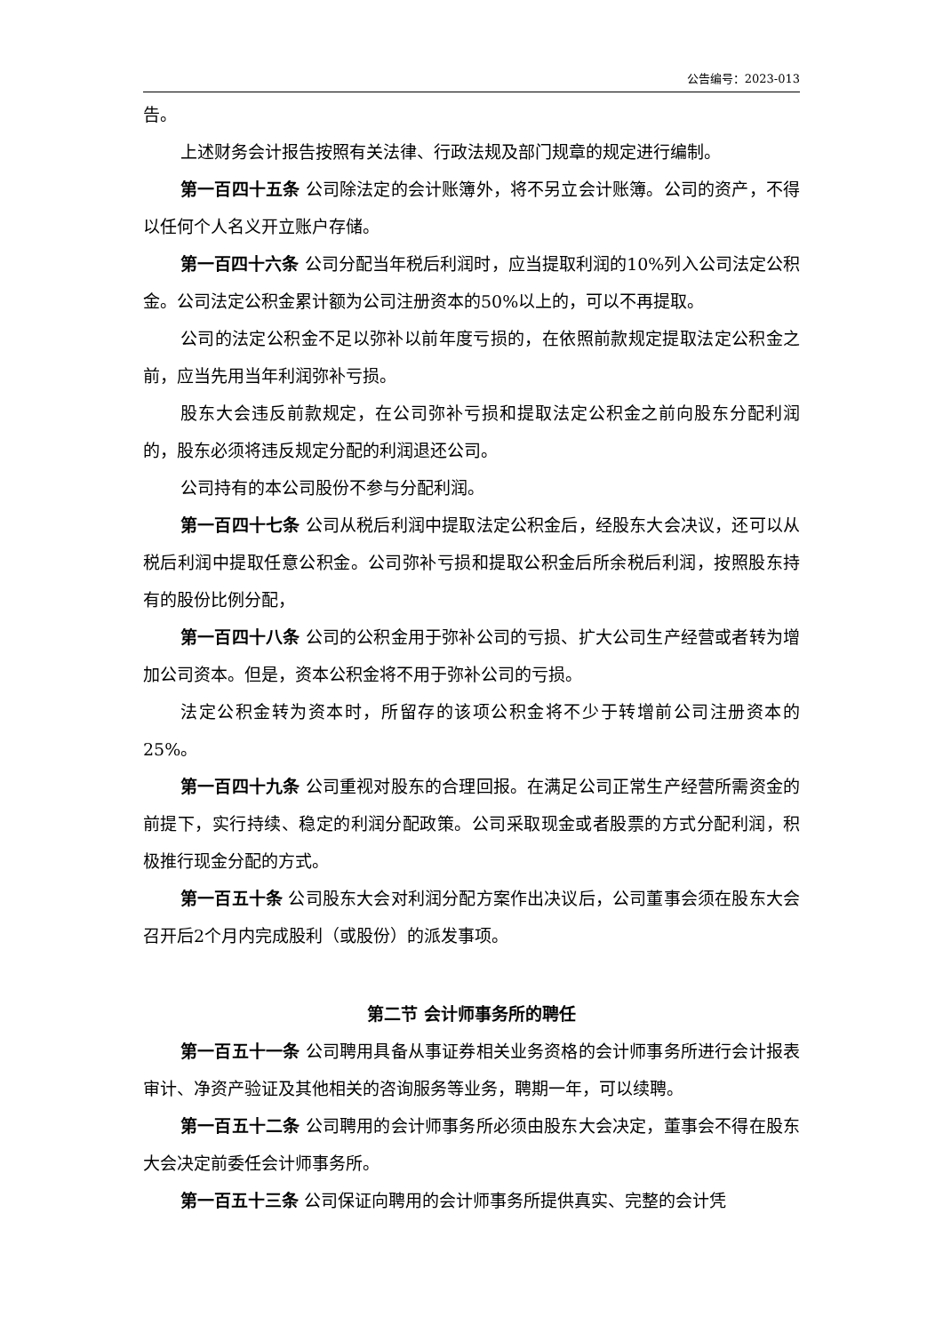公告编号：2023-013
告。
上述财务会计报告按照有关法律、行政法规及部门规章的规定进行编制。
第一百四十五条 公司除法定的会计账簿外，将不另立会计账簿。公司的资产，不得以任何个人名义开立账户存储。
第一百四十六条 公司分配当年税后利润时，应当提取利润的10%列入公司法定公积金。公司法定公积金累计额为公司注册资本的50%以上的，可以不再提取。
公司的法定公积金不足以弥补以前年度亏损的，在依照前款规定提取法定公积金之前，应当先用当年利润弥补亏损。
股东大会违反前款规定，在公司弥补亏损和提取法定公积金之前向股东分配利润的，股东必须将违反规定分配的利润退还公司。
公司持有的本公司股份不参与分配利润。
第一百四十七条 公司从税后利润中提取法定公积金后，经股东大会决议，还可以从税后利润中提取任意公积金。公司弥补亏损和提取公积金后所余税后利润，按照股东持有的股份比例分配，
第一百四十八条 公司的公积金用于弥补公司的亏损、扩大公司生产经营或者转为增加公司资本。但是，资本公积金将不用于弥补公司的亏损。
法定公积金转为资本时，所留存的该项公积金将不少于转增前公司注册资本的25%。
第一百四十九条 公司重视对股东的合理回报。在满足公司正常生产经营所需资金的前提下，实行持续、稳定的利润分配政策。公司采取现金或者股票的方式分配利润，积极推行现金分配的方式。
第一百五十条 公司股东大会对利润分配方案作出决议后，公司董事会须在股东大会召开后2个月内完成股利（或股份）的派发事项。
第二节 会计师事务所的聘任
第一百五十一条 公司聘用具备从事证券相关业务资格的会计师事务所进行会计报表审计、净资产验证及其他相关的咨询服务等业务，聘期一年，可以续聘。
第一百五十二条 公司聘用的会计师事务所必须由股东大会决定，董事会不得在股东大会决定前委任会计师事务所。
第一百五十三条 公司保证向聘用的会计师事务所提供真实、完整的会计凭